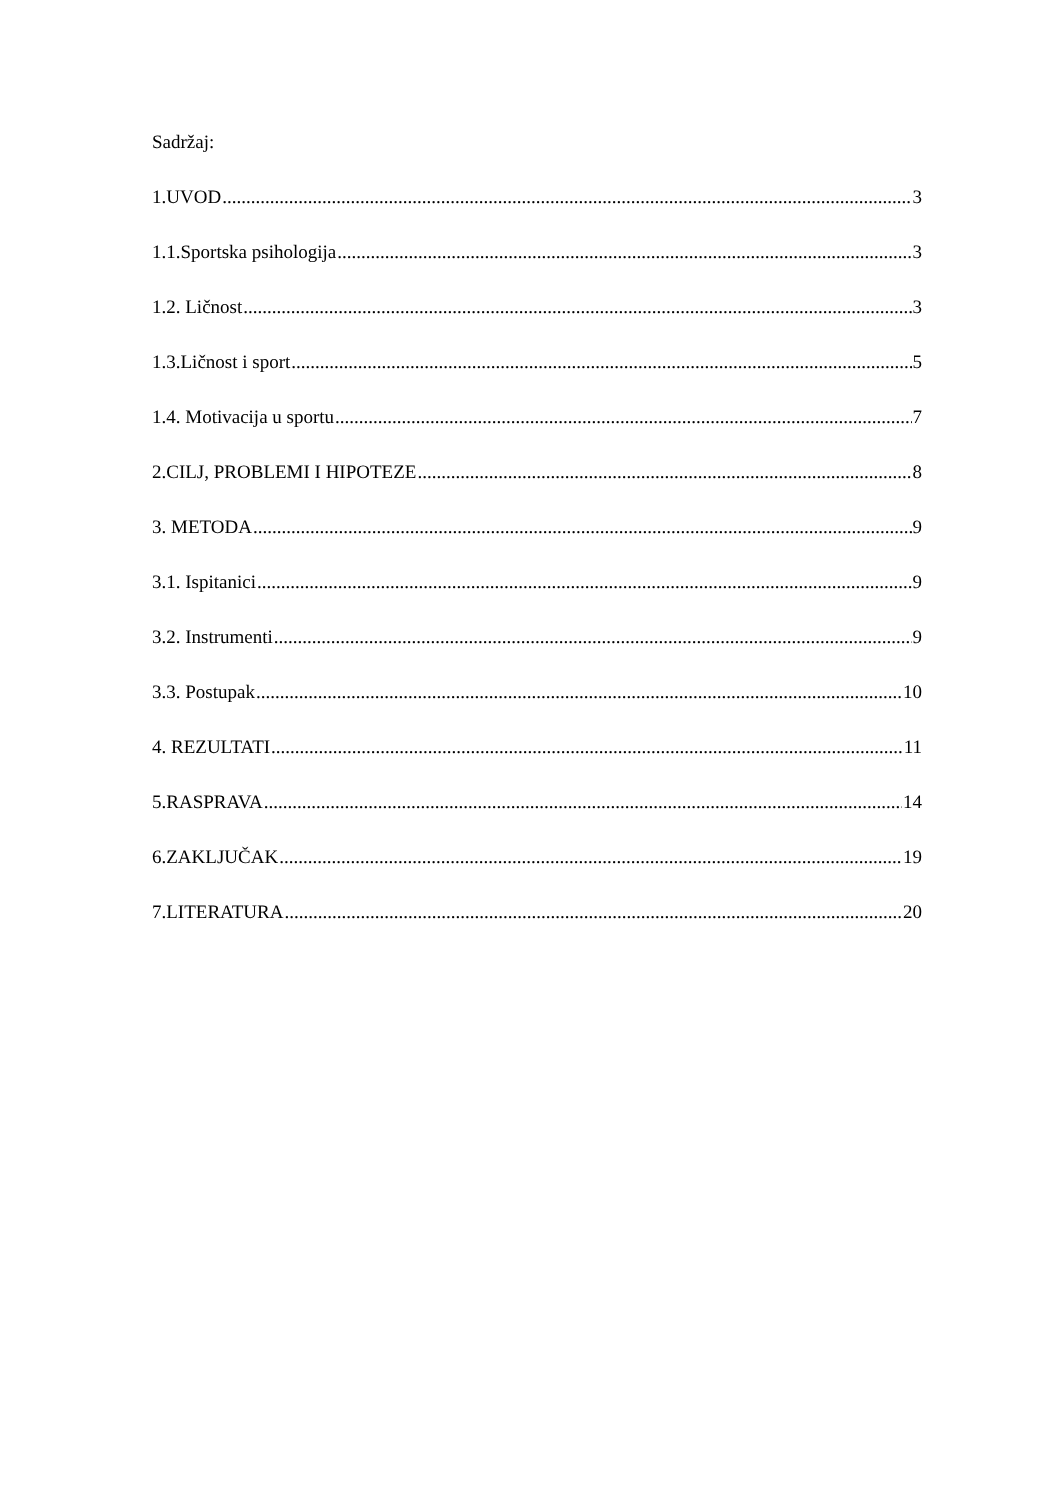Sadržaj:
1.UVOD 3
1.1.Sportska psihologija 3
1.2. Ličnost 3
1.3.Ličnost i sport 5
1.4. Motivacija u sportu 7
2.CILJ, PROBLEMI I HIPOTEZE 8
3. METODA 9
3.1. Ispitanici 9
3.2. Instrumenti 9
3.3. Postupak 10
4. REZULTATI 11
5.RASPRAVA 14
6.ZAKLJUČAK 19
7.LITERATURA 20